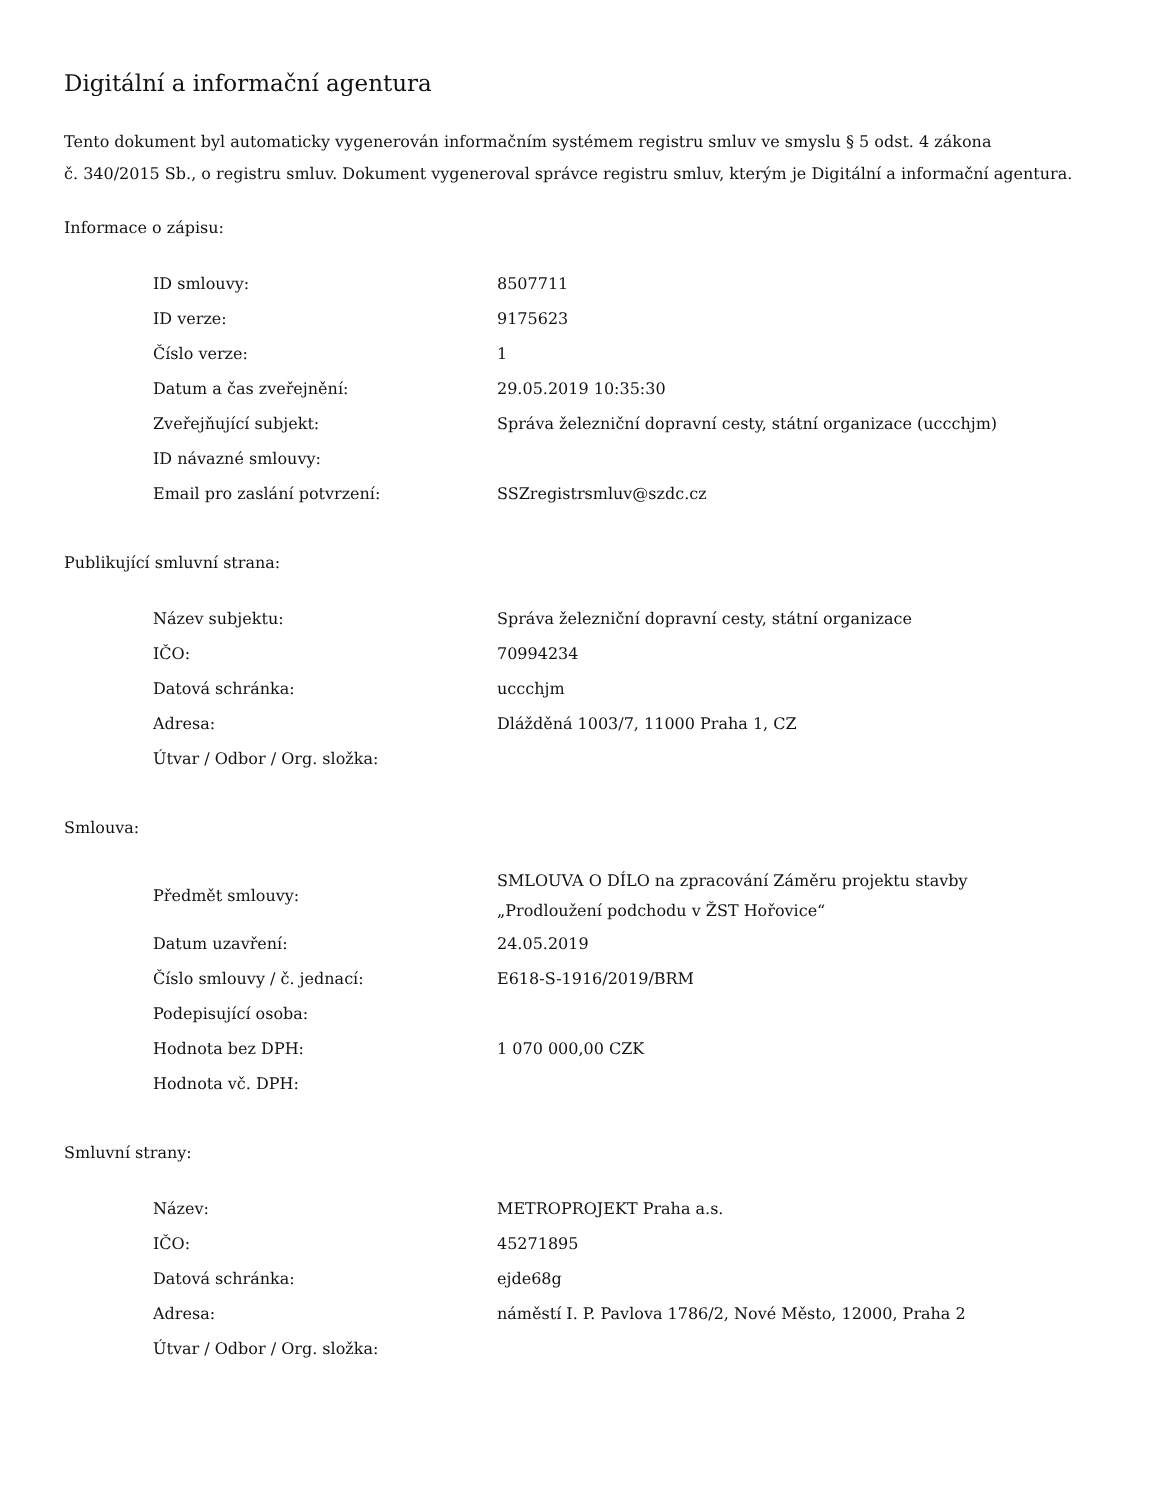Digitální a informační agentura
Tento dokument byl automaticky vygenerován informačním systémem registru smluv ve smyslu § 5 odst. 4 zákona
č. 340/2015 Sb., o registru smluv. Dokument vygeneroval správce registru smluv, kterým je Digitální a informační agentura.
Informace o zápisu:
| ID smlouvy: | 8507711 |
| ID verze: | 9175623 |
| Číslo verze: | 1 |
| Datum a čas zveřejnění: | 29.05.2019 10:35:30 |
| Zveřejňující subjekt: | Správa železniční dopravní cesty, státní organizace (uccchjm) |
| ID návazné smlouvy: | |
| Email pro zaslání potvrzení: | SSZregistrsmluv@szdc.cz |
Publikující smluvní strana:
| Název subjektu: | Správa železniční dopravní cesty, státní organizace |
| IČO: | 70994234 |
| Datová schránka: | uccchjm |
| Adresa: | Dlážděná 1003/7, 11000 Praha 1, CZ |
| Útvar / Odbor / Org. složka: | |
Smlouva:
| Předmět smlouvy: | SMLOUVA O DÍLO na zpracování Záměru projektu stavby „Prodloužení podchodu v ŽST Hořovice“ |
| Datum uzavření: | 24.05.2019 |
| Číslo smlouvy / č. jednací: | E618-S-1916/2019/BRM |
| Podepisující osoba: | |
| Hodnota bez DPH: | 1 070 000,00 CZK |
| Hodnota vč. DPH: | |
Smluvní strany:
| Název: | METROPROJEKT Praha a.s. |
| IČO: | 45271895 |
| Datová schránka: | ejde68g |
| Adresa: | náměstí I. P. Pavlova 1786/2, Nové Město, 12000, Praha 2 |
| Útvar / Odbor / Org. složka: | |